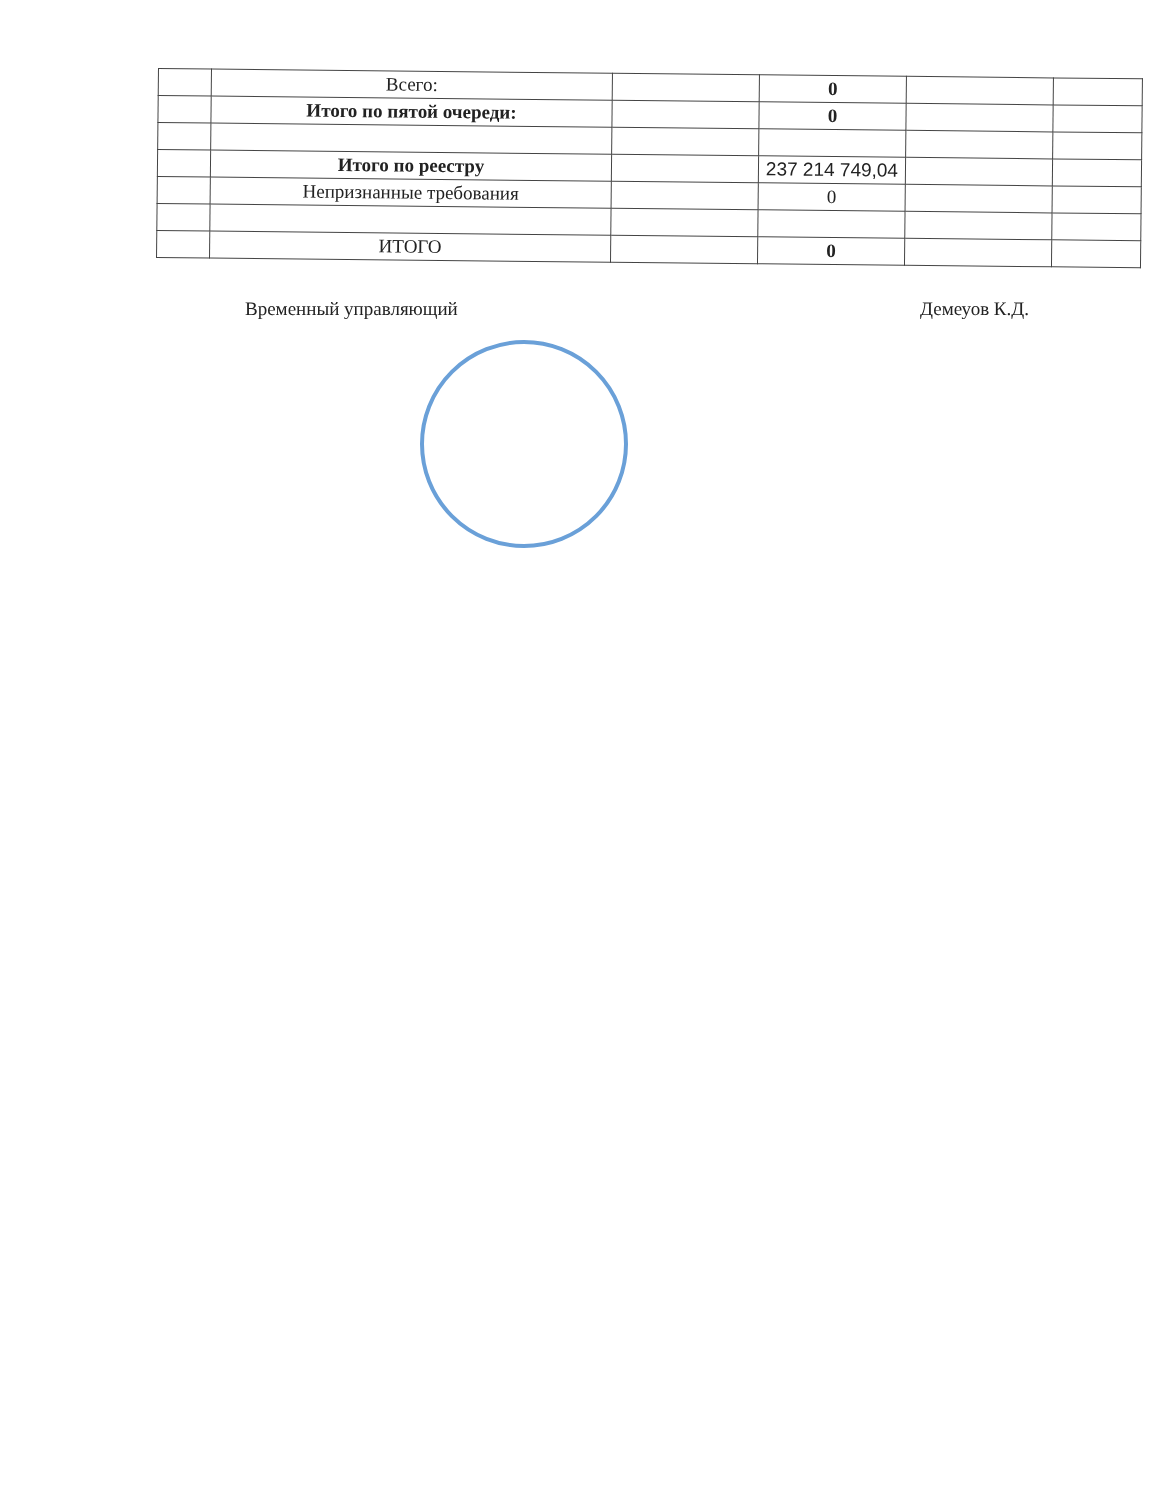| | Всего: | | 0 | | |
| | Итого по пятой очереди: | | 0 | | |
| | Итого по реестру | | 237 214 749,04 | | |
| | Непризнанные требования | | 0 | | |
| | ИТОГО | | 0 | | |
Временный управляющий Демеуов К.Д.